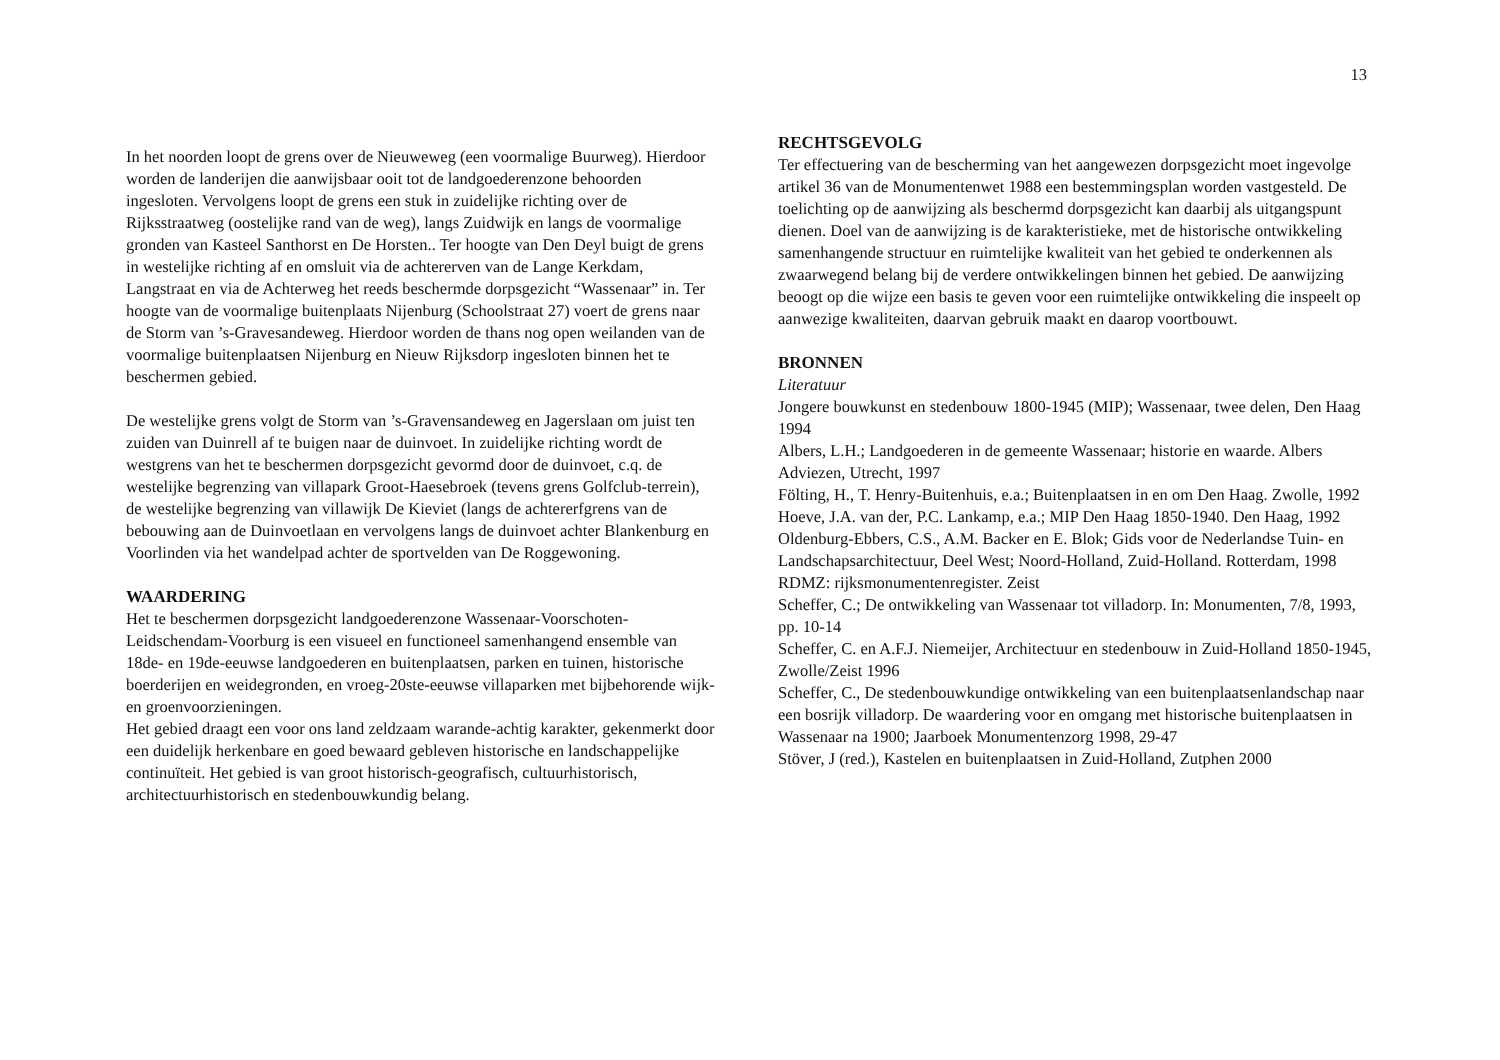13
In het noorden loopt de grens over de Nieuweweg (een voormalige Buurweg). Hierdoor worden de landerijen die aanwijsbaar ooit tot de landgoederenzone behoorden ingesloten. Vervolgens loopt de grens een stuk in zuidelijke richting over de Rijksstraatweg (oostelijke rand van de weg), langs Zuidwijk en langs de voormalige gronden van Kasteel Santhorst en De Horsten.. Ter hoogte van Den Deyl buigt de grens in westelijke richting af en omsluit via de achtererven van de Lange Kerkdam, Langstraat en via de Achterweg het reeds beschermde dorpsgezicht “Wassenaar” in. Ter hoogte van de voormalige buitenplaats Nijenburg (Schoolstraat 27) voert de grens naar de Storm van ’s-Gravesandeweg. Hierdoor worden de thans nog open weilanden van de voormalige buitenplaatsen Nijenburg en Nieuw Rijksdorp ingesloten binnen het te beschermen gebied.
De westelijke grens volgt de Storm van ’s-Gravensandeweg en Jagerslaan om juist ten zuiden van Duinrell af te buigen naar de duinvoet. In zuidelijke richting wordt de westgrens van het te beschermen dorpsgezicht gevormd door de duinvoet, c.q. de westelijke begrenzing van villapark Groot-Haesebroek (tevens grens Golfclub-terrein), de westelijke begrenzing van villawijk De Kieviet (langs de achtererfgrens van de bebouwing aan de Duinvoetlaan en vervolgens langs de duinvoet achter Blankenburg en Voorlinden via het wandelpad achter de sportvelden van De Roggewoning.
WAARDERING
Het te beschermen dorpsgezicht landgoederenzone Wassenaar-Voorschoten-Leidschendam-Voorburg is een visueel en functioneel samenhangend ensemble van 18de- en 19de-eeuwse landgoederen en buitenplaatsen, parken en tuinen, historische boerderijen en weidegronden, en vroeg-20ste-eeuwse villaparken met bijbehorende wijk- en groenvoorzieningen.
Het gebied draagt een voor ons land zeldzaam warande-achtig karakter, gekenmerkt door een duidelijk herkenbare en goed bewaard gebleven historische en landschappelijke continuïteit. Het gebied is van groot historisch-geografisch, cultuurhistorisch, architectuurhistorisch en stedenbouwkundig belang.
RECHTSGEVOLG
Ter effectuering van de bescherming van het aangewezen dorpsgezicht moet ingevolge artikel 36 van de Monumentenwet 1988 een bestemmingsplan worden vastgesteld. De toelichting op de aanwijzing als beschermd dorpsgezicht kan daarbij als uitgangspunt dienen. Doel van de aanwijzing is de karakteristieke, met de historische ontwikkeling samenhangende structuur en ruimtelijke kwaliteit van het gebied te onderkennen als zwaarwegend belang bij de verdere ontwikkelingen binnen het gebied. De aanwijzing beoogt op die wijze een basis te geven voor een ruimtelijke ontwikkeling die inspeelt op aanwezige kwaliteiten, daarvan gebruik maakt en daarop voortbouwt.
BRONNEN
Literatuur
Jongere bouwkunst en stedenbouw 1800-1945 (MIP); Wassenaar, twee delen, Den Haag 1994
Albers, L.H.; Landgoederen in de gemeente Wassenaar; historie en waarde. Albers Adviezen, Utrecht, 1997
Fölting, H., T. Henry-Buitenhuis, e.a.; Buitenplaatsen in en om Den Haag. Zwolle, 1992
Hoeve, J.A. van der, P.C. Lankamp, e.a.; MIP Den Haag 1850-1940. Den Haag, 1992
Oldenburg-Ebbers, C.S., A.M. Backer en E. Blok; Gids voor de Nederlandse Tuin- en Landschapsarchitectuur, Deel West; Noord-Holland, Zuid-Holland. Rotterdam, 1998
RDMZ: rijksmonumentenregister. Zeist
Scheffer, C.; De ontwikkeling van Wassenaar tot villadorp. In: Monumenten, 7/8, 1993, pp. 10-14
Scheffer, C. en A.F.J. Niemeijer, Architectuur en stedenbouw in Zuid-Holland 1850-1945, Zwolle/Zeist 1996
Scheffer, C., De stedenbouwkundige ontwikkeling van een buitenplaatsenlandschap naar een bosrijk villadorp. De waardering voor en omgang met historische buitenplaatsen in Wassenaar na 1900; Jaarboek Monumentenzorg 1998, 29-47
Stöver, J (red.), Kastelen en buitenplaatsen in Zuid-Holland, Zutphen 2000